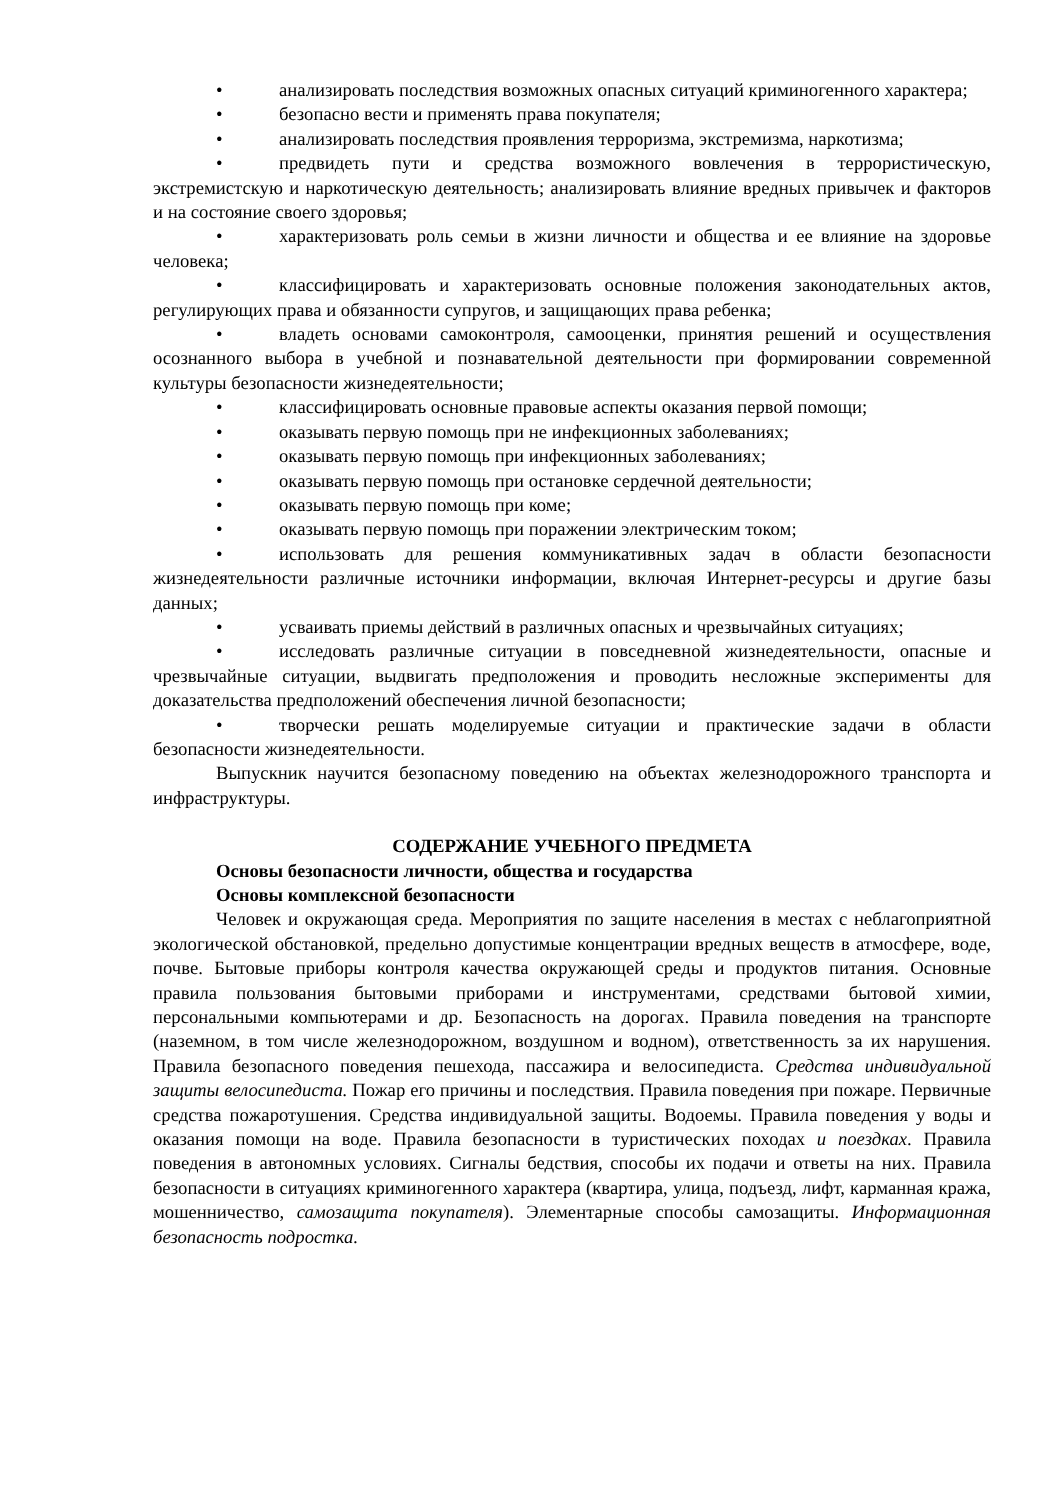• анализировать последствия возможных опасных ситуаций криминогенного характера;
• безопасно вести и применять права покупателя;
• анализировать последствия проявления терроризма, экстремизма, наркотизма;
• предвидеть пути и средства возможного вовлечения в террористическую, экстремистскую и наркотическую деятельность; анализировать влияние вредных привычек и факторов и на состояние своего здоровья;
• характеризовать роль семьи в жизни личности и общества и ее влияние на здоровье человека;
• классифицировать и характеризовать основные положения законодательных актов, регулирующих права и обязанности супругов, и защищающих права ребенка;
• владеть основами самоконтроля, самооценки, принятия решений и осуществления осознанного выбора в учебной и познавательной деятельности при формировании современной культуры безопасности жизнедеятельности;
• классифицировать основные правовые аспекты оказания первой помощи;
• оказывать первую помощь при не инфекционных заболеваниях;
• оказывать первую помощь при инфекционных заболеваниях;
• оказывать первую помощь при остановке сердечной деятельности;
• оказывать первую помощь при коме;
• оказывать первую помощь при поражении электрическим током;
• использовать для решения коммуникативных задач в области безопасности жизнедеятельности различные источники информации, включая Интернет-ресурсы и другие базы данных;
• усваивать приемы действий в различных опасных и чрезвычайных ситуациях;
• исследовать различные ситуации в повседневной жизнедеятельности, опасные и чрезвычайные ситуации, выдвигать предположения и проводить несложные эксперименты для доказательства предположений обеспечения личной безопасности;
• творчески решать моделируемые ситуации и практические задачи в области безопасности жизнедеятельности.
Выпускник научится безопасному поведению на объектах железнодорожного транспорта и инфраструктуры.
СОДЕРЖАНИЕ УЧЕБНОГО ПРЕДМЕТА
Основы безопасности личности, общества и государства
Основы комплексной безопасности
Человек и окружающая среда. Мероприятия по защите населения в местах с неблагоприятной экологической обстановкой, предельно допустимые концентрации вредных веществ в атмосфере, воде, почве. Бытовые приборы контроля качества окружающей среды и продуктов питания. Основные правила пользования бытовыми приборами и инструментами, средствами бытовой химии, персональными компьютерами и др. Безопасность на дорогах. Правила поведения на транспорте (наземном, в том числе железнодорожном, воздушном и водном), ответственность за их нарушения. Правила безопасного поведения пешехода, пассажира и велосипедиста. Средства индивидуальной защиты велосипедиста. Пожар его причины и последствия. Правила поведения при пожаре. Первичные средства пожаротушения. Средства индивидуальной защиты. Водоемы. Правила поведения у воды и оказания помощи на воде. Правила безопасности в туристических походах и поездках. Правила поведения в автономных условиях. Сигналы бедствия, способы их подачи и ответы на них. Правила безопасности в ситуациях криминогенного характера (квартира, улица, подъезд, лифт, карманная кража, мошенничество, самозащита покупателя). Элементарные способы самозащиты. Информационная безопасность подростка.